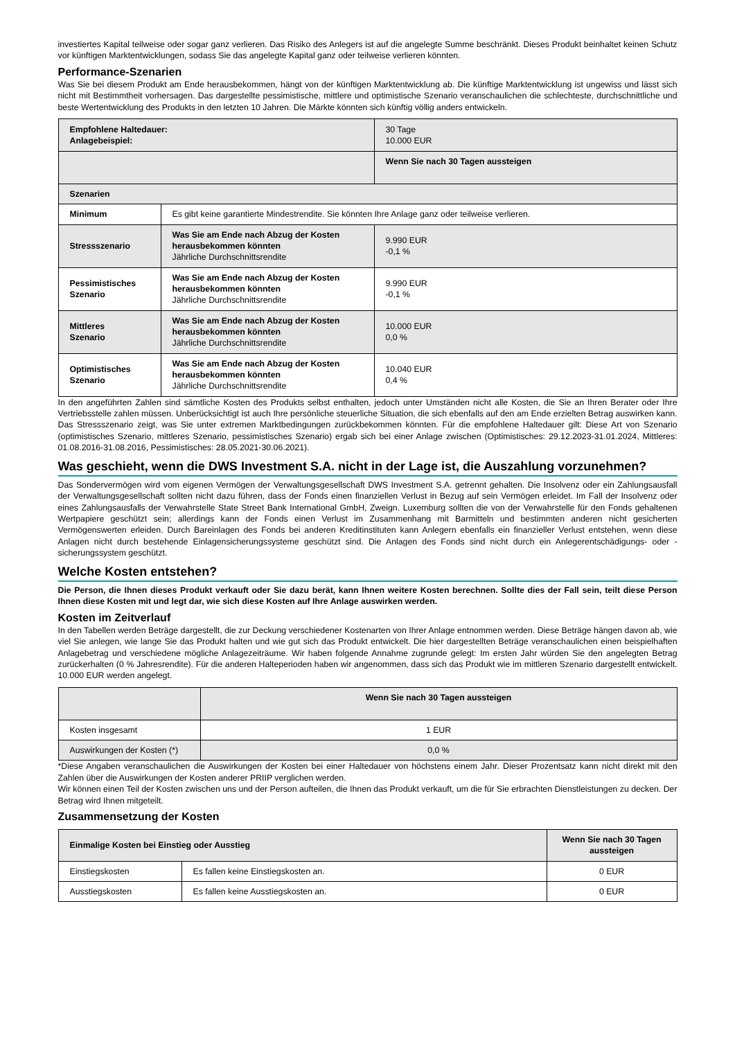investiertes Kapital teilweise oder sogar ganz verlieren. Das Risiko des Anlegers ist auf die angelegte Summe beschränkt. Dieses Produkt beinhaltet keinen Schutz vor künftigen Marktentwicklungen, sodass Sie das angelegte Kapital ganz oder teilweise verlieren könnten.
Performance-Szenarien
Was Sie bei diesem Produkt am Ende herausbekommen, hängt von der künftigen Marktentwicklung ab. Die künftige Marktentwicklung ist ungewiss und lässt sich nicht mit Bestimmtheit vorhersagen. Das dargestellte pessimistische, mittlere und optimistische Szenario veranschaulichen die schlechteste, durchschnittliche und beste Wertentwicklung des Produkts in den letzten 10 Jahren. Die Märkte könnten sich künftig völlig anders entwickeln.
| Empfohlene Haltedauer: Anlagebeispiel: | | 30 Tage 10.000 EUR |
| | | Wenn Sie nach 30 Tagen aussteigen |
| Szenarien | | |
| Minimum | Es gibt keine garantierte Mindestrendite. Sie könnten Ihre Anlage ganz oder teilweise verlieren. | |
| Stressszenario | Was Sie am Ende nach Abzug der Kosten herausbekommen könnten Jährliche Durchschnittsrendite | 9.990 EUR -0,1 % |
| Pessimistisches Szenario | Was Sie am Ende nach Abzug der Kosten herausbekommen könnten Jährliche Durchschnittsrendite | 9.990 EUR -0,1 % |
| Mittleres Szenario | Was Sie am Ende nach Abzug der Kosten herausbekommen könnten Jährliche Durchschnittsrendite | 10.000 EUR 0,0 % |
| Optimistisches Szenario | Was Sie am Ende nach Abzug der Kosten herausbekommen könnten Jährliche Durchschnittsrendite | 10.040 EUR 0,4 % |
In den angeführten Zahlen sind sämtliche Kosten des Produkts selbst enthalten, jedoch unter Umständen nicht alle Kosten, die Sie an Ihren Berater oder Ihre Vertriebsstelle zahlen müssen. Unberücksichtigt ist auch Ihre persönliche steuerliche Situation, die sich ebenfalls auf den am Ende erzielten Betrag auswirken kann. Das Stressszenario zeigt, was Sie unter extremen Marktbedingungen zurückbekommen könnten. Für die empfohlene Haltedauer gilt: Diese Art von Szenario (optimistisches Szenario, mittleres Szenario, pessimistisches Szenario) ergab sich bei einer Anlage zwischen (Optimistisches: 29.12.2023-31.01.2024, Mittleres: 01.08.2016-31.08.2016, Pessimistisches: 28.05.2021-30.06.2021).
Was geschieht, wenn die DWS Investment S.A. nicht in der Lage ist, die Auszahlung vorzunehmen?
Das Sondervermögen wird vom eigenen Vermögen der Verwaltungsgesellschaft DWS Investment S.A. getrennt gehalten. Die Insolvenz oder ein Zahlungsausfall der Verwaltungsgesellschaft sollten nicht dazu führen, dass der Fonds einen finanziellen Verlust in Bezug auf sein Vermögen erleidet. Im Fall der Insolvenz oder eines Zahlungsausfalls der Verwahrstelle State Street Bank International GmbH, Zweign. Luxemburg sollten die von der Verwahrstelle für den Fonds gehaltenen Wertpapiere geschützt sein; allerdings kann der Fonds einen Verlust im Zusammenhang mit Barmitteln und bestimmten anderen nicht gesicherten Vermögenswerten erleiden. Durch Bareinlagen des Fonds bei anderen Kreditinstituten kann Anlegern ebenfalls ein finanzieller Verlust entstehen, wenn diese Anlagen nicht durch bestehende Einlagensicherungssysteme geschützt sind. Die Anlagen des Fonds sind nicht durch ein Anlegerentschädigungs- oder -sicherungssystem geschützt.
Welche Kosten entstehen?
Die Person, die Ihnen dieses Produkt verkauft oder Sie dazu berät, kann Ihnen weitere Kosten berechnen. Sollte dies der Fall sein, teilt diese Person Ihnen diese Kosten mit und legt dar, wie sich diese Kosten auf Ihre Anlage auswirken werden.
Kosten im Zeitverlauf
In den Tabellen werden Beträge dargestellt, die zur Deckung verschiedener Kostenarten von Ihrer Anlage entnommen werden. Diese Beträge hängen davon ab, wie viel Sie anlegen, wie lange Sie das Produkt halten und wie gut sich das Produkt entwickelt. Die hier dargestellten Beträge veranschaulichen einen beispielhaften Anlagebetrag und verschiedene mögliche Anlagezeiträume. Wir haben folgende Annahme zugrunde gelegt: Im ersten Jahr würden Sie den angelegten Betrag zurückerhalten (0 % Jahresrendite). Für die anderen Halteperioden haben wir angenommen, dass sich das Produkt wie im mittleren Szenario dargestellt entwickelt. 10.000 EUR werden angelegt.
| | Wenn Sie nach 30 Tagen aussteigen |
| --- | --- |
| Kosten insgesamt | 1 EUR |
| Auswirkungen der Kosten (*) | 0,0 % |
*Diese Angaben veranschaulichen die Auswirkungen der Kosten bei einer Haltedauer von höchstens einem Jahr. Dieser Prozentsatz kann nicht direkt mit den Zahlen über die Auswirkungen der Kosten anderer PRIIP verglichen werden.
Wir können einen Teil der Kosten zwischen uns und der Person aufteilen, die Ihnen das Produkt verkauft, um die für Sie erbrachten Dienstleistungen zu decken. Der Betrag wird Ihnen mitgeteilt.
Zusammensetzung der Kosten
| Einmalige Kosten bei Einstieg oder Ausstieg | | Wenn Sie nach 30 Tagen aussteigen |
| --- | --- | --- |
| Einstiegskosten | Es fallen keine Einstiegskosten an. | 0 EUR |
| Ausstiegskosten | Es fallen keine Ausstiegskosten an. | 0 EUR |